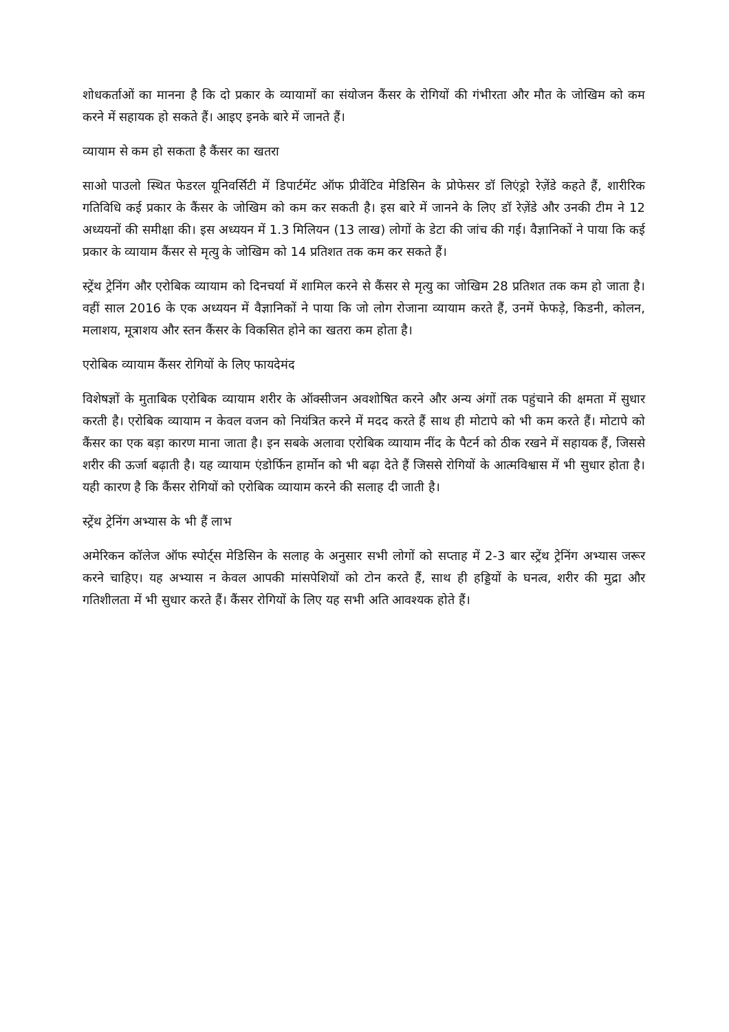शोधकर्ताओं का मानना है कि दो प्रकार के व्यायामों का संयोजन कैंसर के रोगियों की गंभीरता और मौत के जोखिम को कम करने में सहायक हो सकते हैं। आइए इनके बारे में जानते हैं।
व्यायाम से कम हो सकता है कैंसर का खतरा
साओ पाउलो स्थित फेडरल यूनिवर्सिटी में डिपार्टमेंट ऑफ प्रीवेंटिव मेडिसिन के प्रोफेसर डॉ लिएंड्रो रेज़ेंडे कहते हैं, शारीरिक गतिविधि कई प्रकार के कैंसर के जोखिम को कम कर सकती है। इस बारे में जानने के लिए डॉ रेज़ेंडे और उनकी टीम ने 12 अध्ययनों की समीक्षा की। इस अध्ययन में 1.3 मिलियन (13 लाख) लोगों के डेटा की जांच की गई। वैज्ञानिकों ने पाया कि कई प्रकार के व्यायाम कैंसर से मृत्यु के जोखिम को 14 प्रतिशत तक कम कर सकते हैं।
स्ट्रेंथ ट्रेनिंग और एरोबिक व्यायाम को दिनचर्या में शामिल करने से कैंसर से मृत्यु का जोखिम 28 प्रतिशत तक कम हो जाता है। वहीं साल 2016 के एक अध्ययन में वैज्ञानिकों ने पाया कि जो लोग रोजाना व्यायाम करते हैं, उनमें फेफड़े, किडनी, कोलन, मलाशय, मूत्राशय और स्तन कैंसर के विकसित होने का खतरा कम होता है।
एरोबिक व्यायाम कैंसर रोगियों के लिए फायदेमंद
विशेषज्ञों के मुताबिक एरोबिक व्यायाम शरीर के ऑक्सीजन अवशोषित करने और अन्य अंगों तक पहुंचाने की क्षमता में सुधार करती है। एरोबिक व्यायाम न केवल वजन को नियंत्रित करने में मदद करते हैं साथ ही मोटापे को भी कम करते हैं। मोटापे को कैंसर का एक बड़ा कारण माना जाता है। इन सबके अलावा एरोबिक व्यायाम नींद के पैटर्न को ठीक रखने में सहायक हैं, जिससे शरीर की ऊर्जा बढ़ाती है। यह व्यायाम एंडोर्फिन हार्मोन को भी बढ़ा देते हैं जिससे रोगियों के आत्मविश्वास में भी सुधार होता है। यही कारण है कि कैंसर रोगियों को एरोबिक व्यायाम करने की सलाह दी जाती है।
स्ट्रेंथ ट्रेनिंग अभ्यास के भी हैं लाभ
अमेरिकन कॉलेज ऑफ स्पोर्ट्स मेडिसिन के सलाह के अनुसार सभी लोगों को सप्ताह में 2-3 बार स्ट्रेंथ ट्रेनिंग अभ्यास जरूर करने चाहिए। यह अभ्यास न केवल आपकी मांसपेशियों को टोन करते हैं, साथ ही हड्डियों के घनत्व, शरीर की मुद्रा और गतिशीलता में भी सुधार करते हैं। कैंसर रोगियों के लिए यह सभी अति आवश्यक होते हैं।